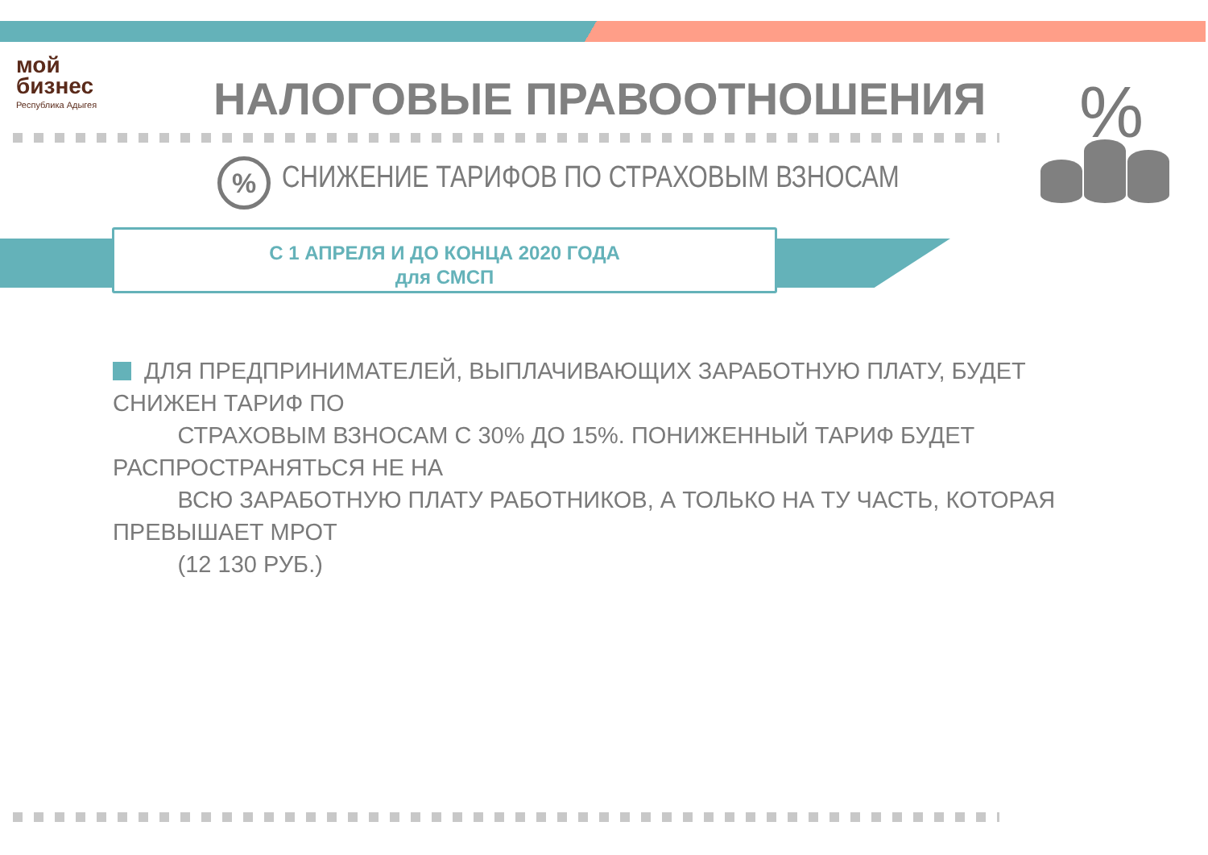мой
бизнес
Республика Адыгея
НАЛОГОВЫЕ ПРАВООТНОШЕНИЯ %
%
СНИЖЕНИЕ ТАРИФОВ ПО СТРАХОВЫМ ВЗНОСАМ
С 1 АПРЕЛЯ И ДО КОНЦА 2020 ГОДА
для СМСП
ДЛЯ ПРЕДПРИНИМАТЕЛЕЙ, ВЫПЛАЧИВАЮЩИХ ЗАРАБОТНУЮ ПЛАТУ, БУДЕТ СНИЖЕН ТАРИФ ПО
СТРАХОВЫМ ВЗНОСАМ С 30% ДО 15%. ПОНИЖЕННЫЙ ТАРИФ БУДЕТ РАСПРОСТРАНЯТЬСЯ НЕ НА
ВСЮ ЗАРАБОТНУЮ ПЛАТУ РАБОТНИКОВ, А ТОЛЬКО НА ТУ ЧАСТЬ, КОТОРАЯ ПРЕВЫШАЕТ МРОТ
(12 130 РУБ.)